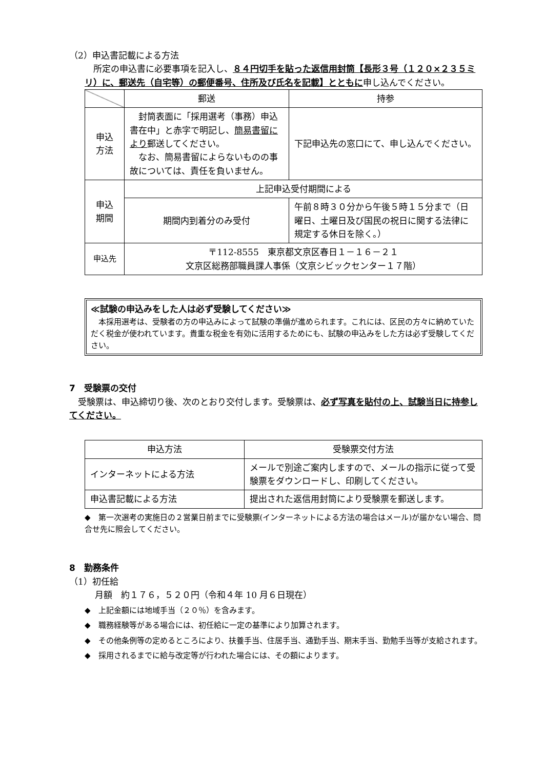（2）申込書記載による方法
　所定の申込書に必要事項を記入し、８４円切手を貼った返信用封筒【長形３号（１２０×２３５ミリ）に、郵送先（自宅等）の郵便番号、住所及び氏名を記載】とともに申し込んでください。
| | 郵送 | 持参 |
| --- | --- | --- |
| 申込 方法 | 封筒表面に「採用選考（事務）申込書在中」と赤字で明記し、 簡易書留により 郵送してください。 なお、簡易書留によらないものの事故については、責任を負いません。 | 下記申込先の窓口にて、申し込んでください。 |
| 申込 期間 | 上記申込受付期間による | |
| | 期間内到着分のみ受付 | 午前８時３０分から午後５時１５分まで（日曜日、土曜日及び国民の祝日に関する法律に規定する休日を除く。） |
| 申込先 | 〒112-8555 東京都文京区春日１－１６－２１ 文京区総務部職員課人事係（文京シビックセンター１７階） | |
≪試験の申込みをした人は必ず受験してください≫
　本採用選考は、受験者の方の申込みによって試験の準備が進められます。これには、区民の方々に納めていただく税金が使われています。貴重な税金を有効に活用するためにも、試験の申込みをした方は必ず受験してください。
7　受験票の交付
　受験票は、申込締切り後、次のとおり交付します。受験票は、必ず写真を貼付の上、試験当日に持参してください。
| 申込方法 | 受験票交付方法 |
| --- | --- |
| インターネットによる方法 | メールで別途ご案内しますので、メールの指示に従って受験票をダウンロードし、印刷してください。 |
| 申込書記載による方法 | 提出された返信用封筒により受験票を郵送します。 |
◆　第一次選考の実施日の２営業日前までに受験票(インターネットによる方法の場合はメール)が届かない場合、問合せ先に照会してください。
8　勤務条件
（1）初任給
月額　約１７６，５２０円（令和４年 10 月６日現在）
◆　上記金額には地域手当（２０％）を含みます。
◆　職務経験等がある場合には、初任給に一定の基準により加算されます。
◆　その他条例等の定めるところにより、扶養手当、住居手当、通勤手当、期末手当、勤勉手当等が支給されます。
◆　採用されるまでに給与改定等が行われた場合には、その額によります。